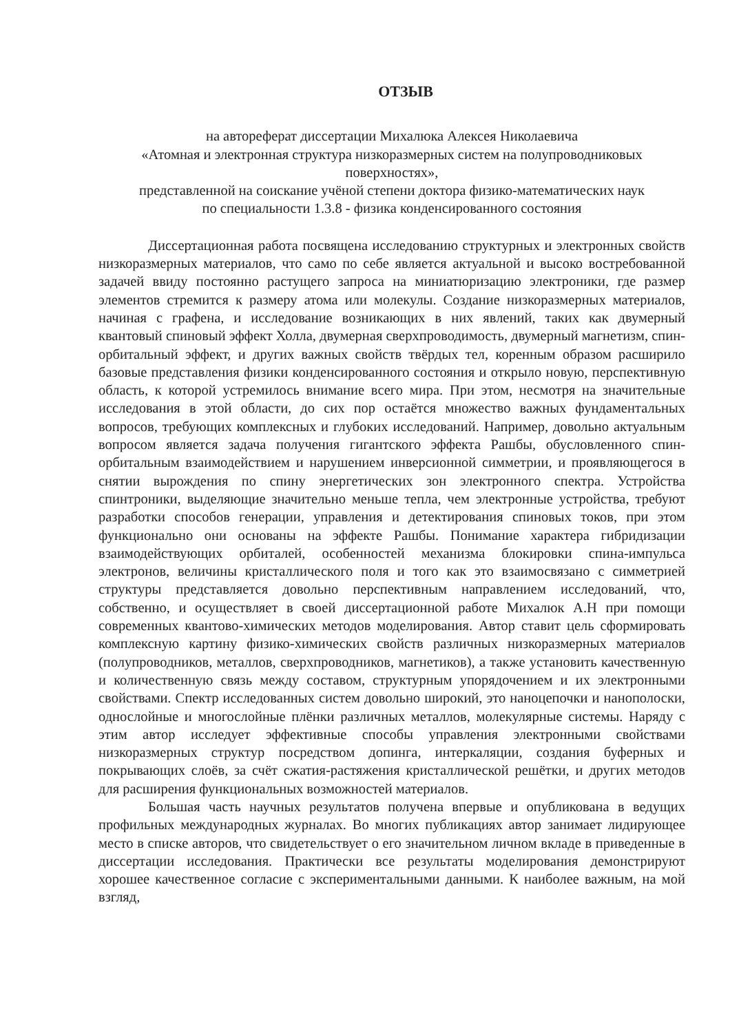ОТЗЫВ
на автореферат диссертации Михалюка Алексея Николаевича
«Атомная и электронная структура низкоразмерных систем на полупроводниковых поверхностях»,
представленной на соискание учёной степени доктора физико-математических наук
по специальности 1.3.8 - физика конденсированного состояния
Диссертационная работа посвящена исследованию структурных и электронных свойств низкоразмерных материалов, что само по себе является актуальной и высоко востребованной задачей ввиду постоянно растущего запроса на миниатюризацию электроники, где размер элементов стремится к размеру атома или молекулы. Создание низкоразмерных материалов, начиная с графена, и исследование возникающих в них явлений, таких как двумерный квантовый спиновый эффект Холла, двумерная сверхпроводимость, двумерный магнетизм, спин-орбитальный эффект, и других важных свойств твёрдых тел, коренным образом расширило базовые представления физики конденсированного состояния и открыло новую, перспективную область, к которой устремилось внимание всего мира. При этом, несмотря на значительные исследования в этой области, до сих пор остаётся множество важных фундаментальных вопросов, требующих комплексных и глубоких исследований. Например, довольно актуальным вопросом является задача получения гигантского эффекта Рашбы, обусловленного спин-орбитальным взаимодействием и нарушением инверсионной симметрии, и проявляющегося в снятии вырождения по спину энергетических зон электронного спектра. Устройства спинтроники, выделяющие значительно меньше тепла, чем электронные устройства, требуют разработки способов генерации, управления и детектирования спиновых токов, при этом функционально они основаны на эффекте Рашбы. Понимание характера гибридизации взаимодействующих орбиталей, особенностей механизма блокировки спина-импульса электронов, величины кристаллического поля и того как это взаимосвязано с симметрией структуры представляется довольно перспективным направлением исследований, что, собственно, и осуществляет в своей диссертационной работе Михалюк А.Н при помощи современных квантово-химических методов моделирования. Автор ставит цель сформировать комплексную картину физико-химических свойств различных низкоразмерных материалов (полупроводников, металлов, сверхпроводников, магнетиков), а также установить качественную и количественную связь между составом, структурным упорядочением и их электронными свойствами. Спектр исследованных систем довольно широкий, это наноцепочки и нанополоски, однослойные и многослойные плёнки различных металлов, молекулярные системы. Наряду с этим автор исследует эффективные способы управления электронными свойствами низкоразмерных структур посредством допинга, интеркаляции, создания буферных и покрывающих слоёв, за счёт сжатия-растяжения кристаллической решётки, и других методов для расширения функциональных возможностей материалов.
Большая часть научных результатов получена впервые и опубликована в ведущих профильных международных журналах. Во многих публикациях автор занимает лидирующее место в списке авторов, что свидетельствует о его значительном личном вкладе в приведенные в диссертации исследования. Практически все результаты моделирования демонстрируют хорошее качественное согласие с экспериментальными данными. К наиболее важным, на мой взгляд,